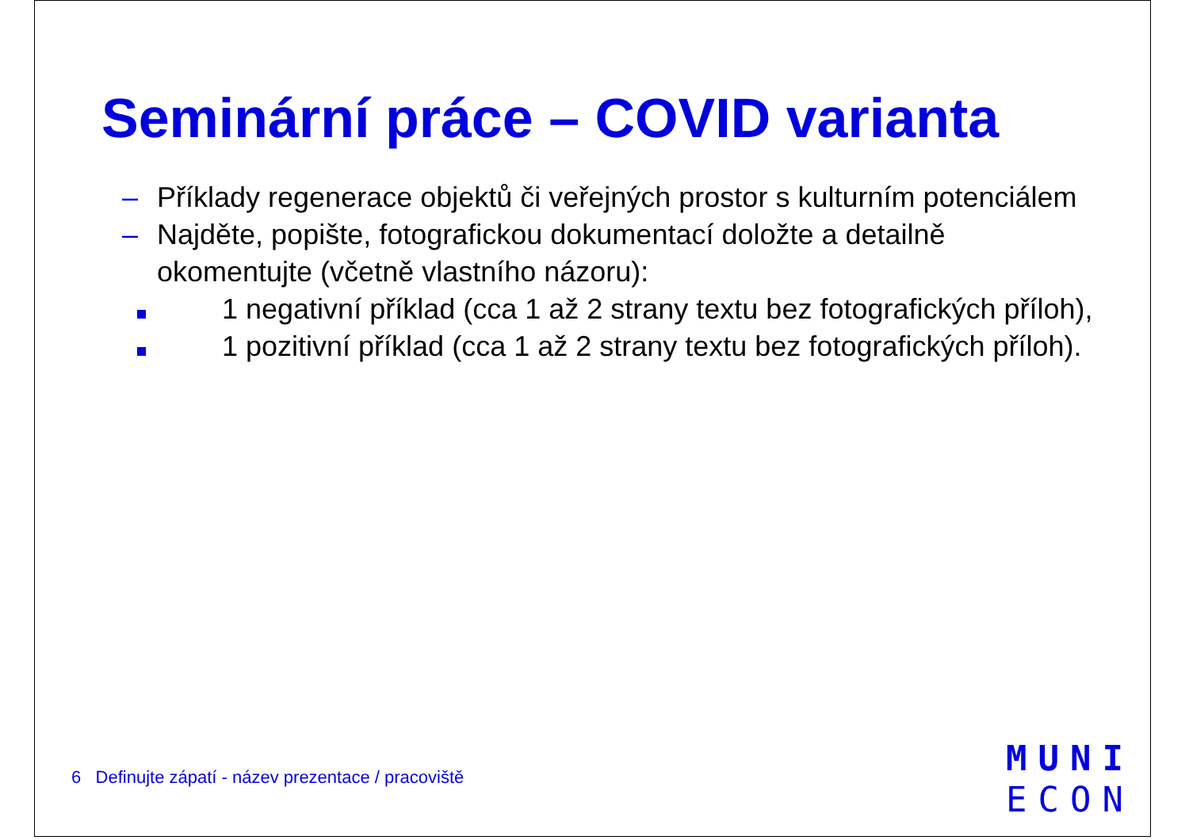Seminární práce – COVID varianta
– Příklady regenerace objektů či veřejných prostor s kulturním potenciálem
– Najděte, popište, fotografickou dokumentací doložte a detailně okomentujte (včetně vlastního názoru):
1 negativní příklad (cca 1 až 2 strany textu bez fotografických příloh),
1 pozitivní příklad (cca 1 až 2 strany textu bez fotografických příloh).
6 Definujte zápatí - název prezentace / pracoviště
MUNI
ECON